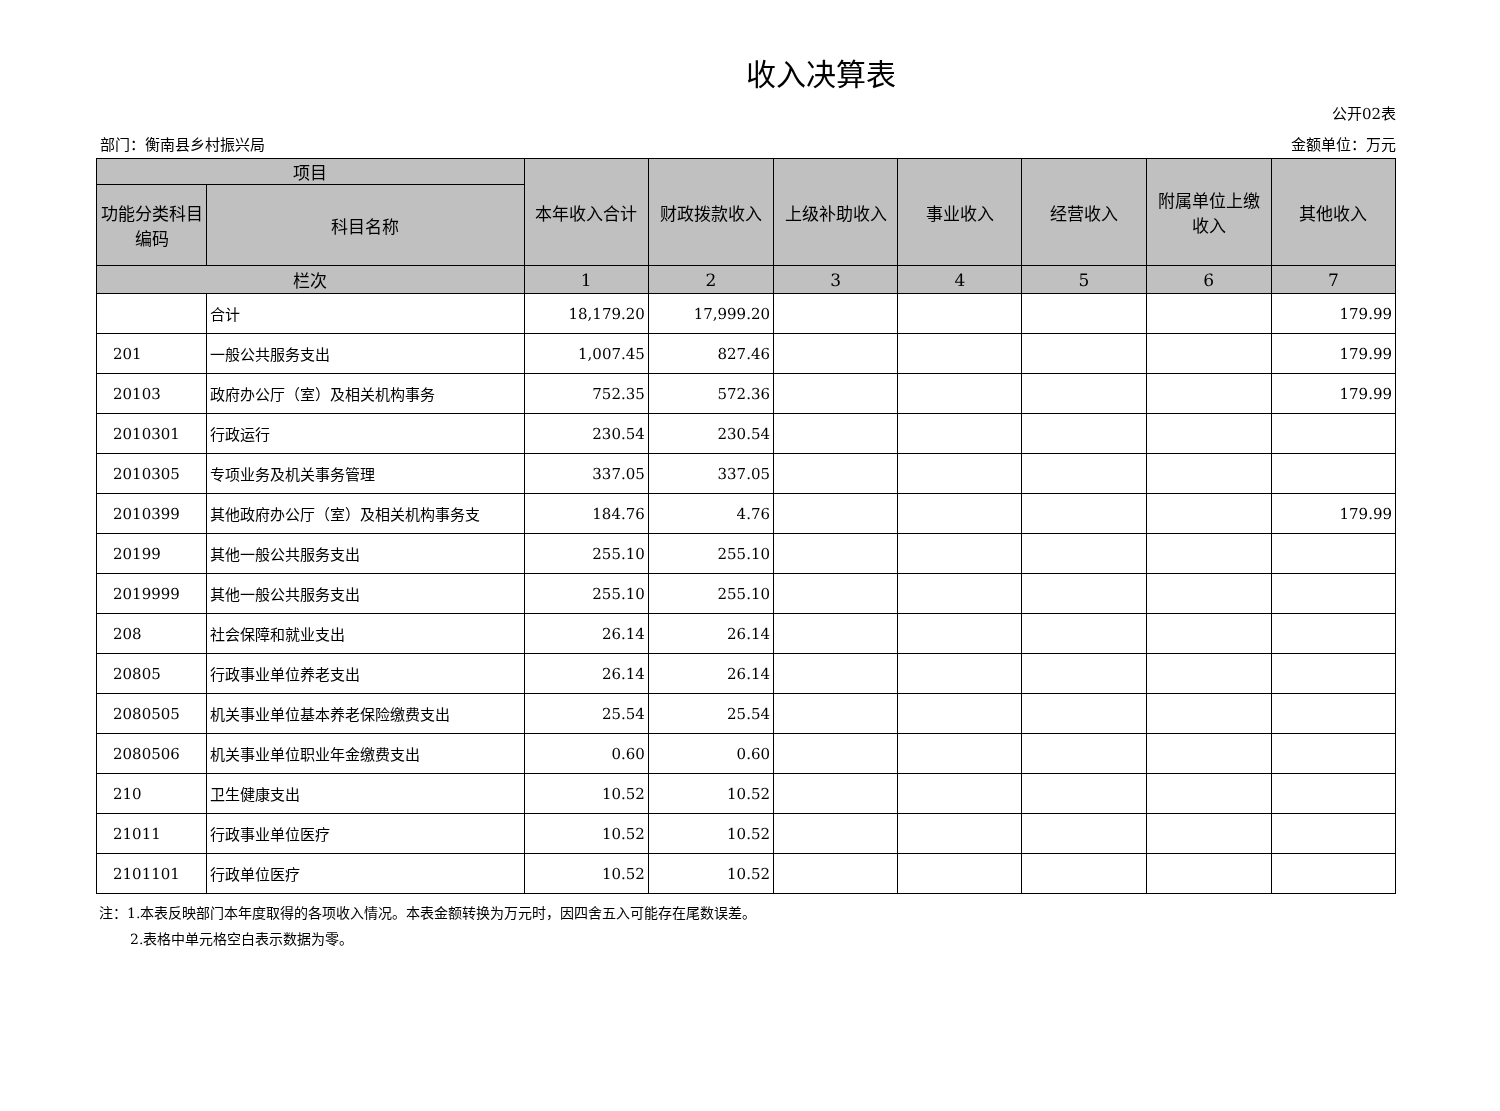收入决算表
公开02表
部门：衡南县乡村振兴局 金额单位：万元
| 项目 | | 本年收入合计 | 财政拨款收入 | 上级补助收入 | 事业收入 | 经营收入 | 附属单位上缴收入 | 其他收入 |
| --- | --- | --- | --- | --- | --- | --- | --- | --- |
| 功能分类科目编码 | 科目名称 | | | | | | | |
| 栏次 | | 1 | 2 | 3 | 4 | 5 | 6 | 7 |
| | 合计 | 18,179.20 | 17,999.20 | | | | | 179.99 |
| 201 | 一般公共服务支出 | 1,007.45 | 827.46 | | | | | 179.99 |
| 20103 | 政府办公厅（室）及相关机构事务 | 752.35 | 572.36 | | | | | 179.99 |
| 2010301 | 行政运行 | 230.54 | 230.54 | | | | | |
| 2010305 | 专项业务及机关事务管理 | 337.05 | 337.05 | | | | | |
| 2010399 | 其他政府办公厅（室）及相关机构事务支 | 184.76 | 4.76 | | | | | 179.99 |
| 20199 | 其他一般公共服务支出 | 255.10 | 255.10 | | | | | |
| 2019999 | 其他一般公共服务支出 | 255.10 | 255.10 | | | | | |
| 208 | 社会保障和就业支出 | 26.14 | 26.14 | | | | | |
| 20805 | 行政事业单位养老支出 | 26.14 | 26.14 | | | | | |
| 2080505 | 机关事业单位基本养老保险缴费支出 | 25.54 | 25.54 | | | | | |
| 2080506 | 机关事业单位职业年金缴费支出 | 0.60 | 0.60 | | | | | |
| 210 | 卫生健康支出 | 10.52 | 10.52 | | | | | |
| 21011 | 行政事业单位医疗 | 10.52 | 10.52 | | | | | |
| 2101101 | 行政单位医疗 | 10.52 | 10.52 | | | | | |
注：1.本表反映部门本年度取得的各项收入情况。本表金额转换为万元时，因四舍五入可能存在尾数误差。
2.表格中单元格空白表示数据为零。